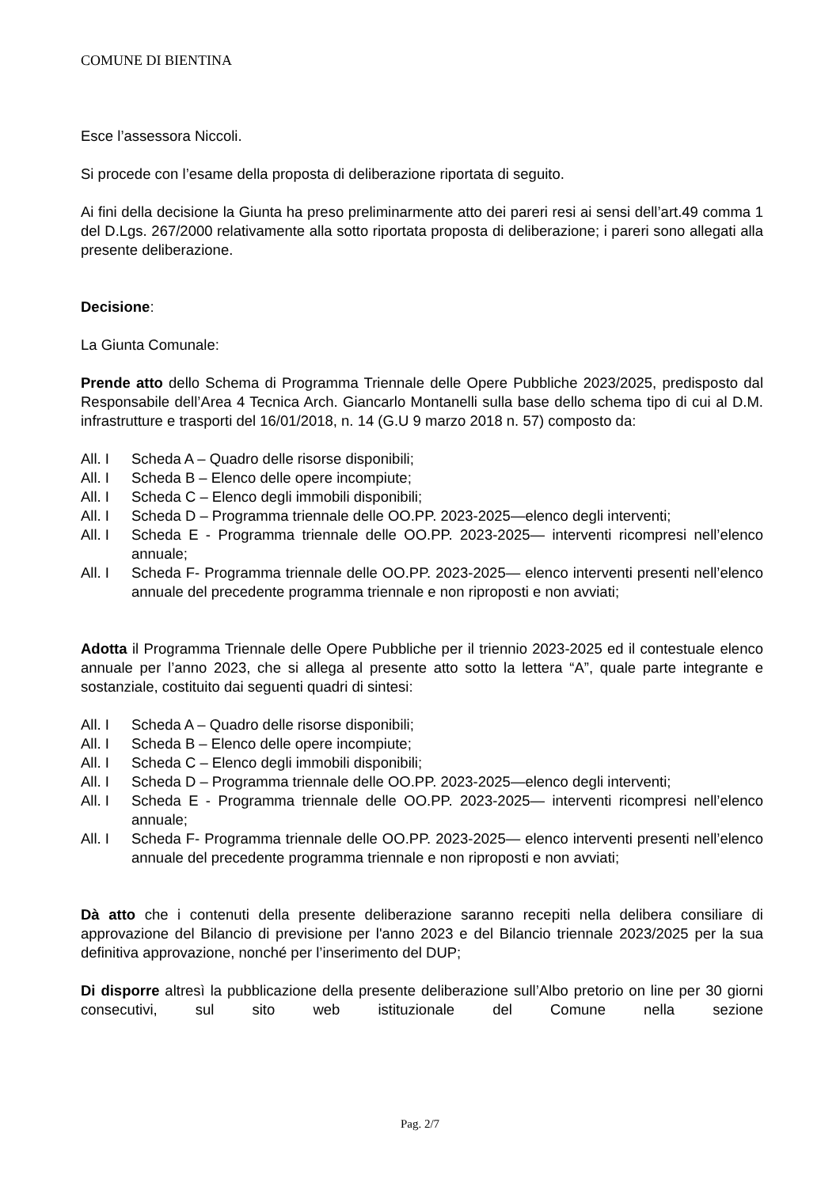COMUNE DI BIENTINA
Esce l’assessora Niccoli.
Si procede con l’esame della proposta di deliberazione riportata di seguito.
Ai fini della decisione la Giunta ha preso preliminarmente atto dei pareri resi ai sensi dell’art.49 comma 1 del D.Lgs. 267/2000 relativamente alla sotto riportata proposta di deliberazione; i pareri sono allegati alla presente deliberazione.
Decisione:
La Giunta Comunale:
Prende atto dello Schema di Programma Triennale delle Opere Pubbliche 2023/2025, predisposto dal Responsabile dell’Area 4 Tecnica Arch. Giancarlo Montanelli sulla base dello schema tipo di cui al D.M. infrastrutture e trasporti del 16/01/2018, n. 14 (G.U 9 marzo 2018 n. 57) composto da:
All. I Scheda A – Quadro delle risorse disponibili;
All. I Scheda B – Elenco delle opere incompiute;
All. I Scheda C – Elenco degli immobili disponibili;
All. I Scheda D – Programma triennale delle OO.PP. 2023-2025—elenco degli interventi;
All. I Scheda E - Programma triennale delle OO.PP. 2023-2025— interventi ricompresi nell’elenco annuale;
All. I Scheda F- Programma triennale delle OO.PP. 2023-2025— elenco interventi presenti nell’elenco annuale del precedente programma triennale e non riproposti e non avviati;
Adotta il Programma Triennale delle Opere Pubbliche per il triennio 2023-2025 ed il contestuale elenco annuale per l’anno 2023, che si allega al presente atto sotto la lettera “A”, quale parte integrante e sostanziale, costituito dai seguenti quadri di sintesi:
All. I Scheda A – Quadro delle risorse disponibili;
All. I Scheda B – Elenco delle opere incompiute;
All. I Scheda C – Elenco degli immobili disponibili;
All. I Scheda D – Programma triennale delle OO.PP. 2023-2025—elenco degli interventi;
All. I Scheda E - Programma triennale delle OO.PP. 2023-2025— interventi ricompresi nell’elenco annuale;
All. I Scheda F- Programma triennale delle OO.PP. 2023-2025— elenco interventi presenti nell’elenco annuale del precedente programma triennale e non riproposti e non avviati;
Dà atto che i contenuti della presente deliberazione saranno recepiti nella delibera consiliare di approvazione del Bilancio di previsione per l'anno 2023 e del Bilancio triennale 2023/2025 per la sua definitiva approvazione, nonché per l’inserimento del DUP;
Di disporre altresì la pubblicazione della presente deliberazione sull’Albo pretorio on line per 30 giorni consecutivi, sul sito web istituzionale del Comune nella sezione
Pag. 2/7